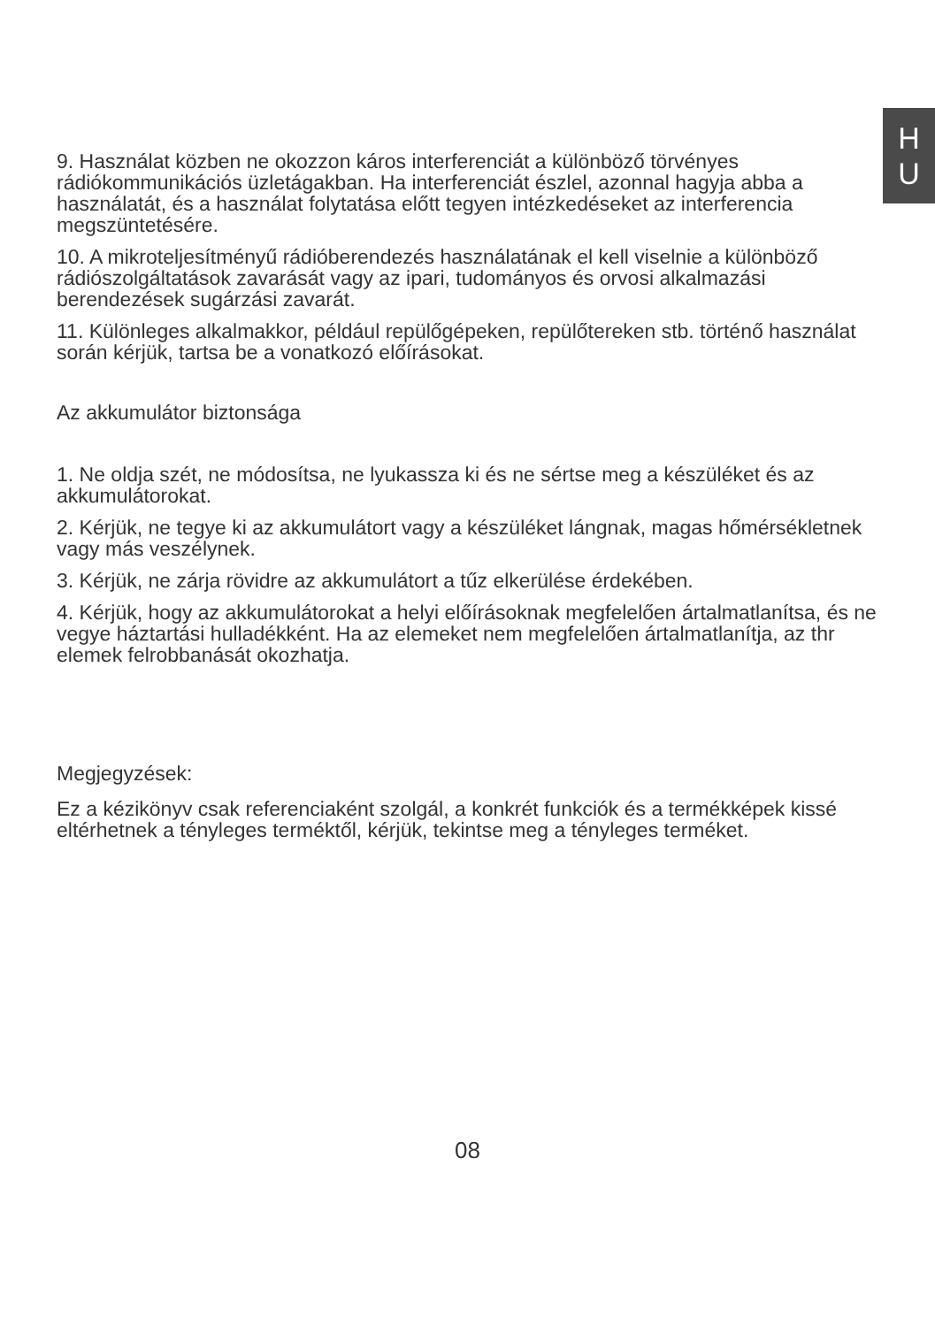H
U
9. Használat közben ne okozzon káros interferenciát a különböző törvényes rádiókommunikációs üzletágakban. Ha interferenciát észlel, azonnal hagyja abba a használatát, és a használat folytatása előtt tegyen intézkedéseket az interferencia megszüntetésére.
10. A mikroteljesítményű rádióberendezés használatának el kell viselnie a különböző rádiószolgáltatások zavarását vagy az ipari, tudományos és orvosi alkalmazási berendezések sugárzási zavarát.
11. Különleges alkalmakkor, például repülőgépeken, repülőtereken stb. történő használat során kérjük, tartsa be a vonatkozó előírásokat.
Az akkumulátor biztonsága
1. Ne oldja szét, ne módosítsa, ne lyukassza ki és ne sértse meg a készüléket és az akkumulátorokat.
2. Kérjük, ne tegye ki az akkumulátort vagy a készüléket lángnak, magas hőmérsékletnek vagy más veszélynek.
3. Kérjük, ne zárja rövidre az akkumulátort a tűz elkerülése érdekében.
4. Kérjük, hogy az akkumulátorokat a helyi előírásoknak megfelelően ártalmatlanítsa, és ne vegye háztartási hulladékként. Ha az elemeket nem megfelelően ártalmatlanítja, az thr elemek felrobbanását okozhatja.
Megjegyzések:
Ez a kézikönyv csak referenciaként szolgál, a konkrét funkciók és a termékképek kissé eltérhetnek a tényleges terméktől, kérjük, tekintse meg a tényleges terméket.
08